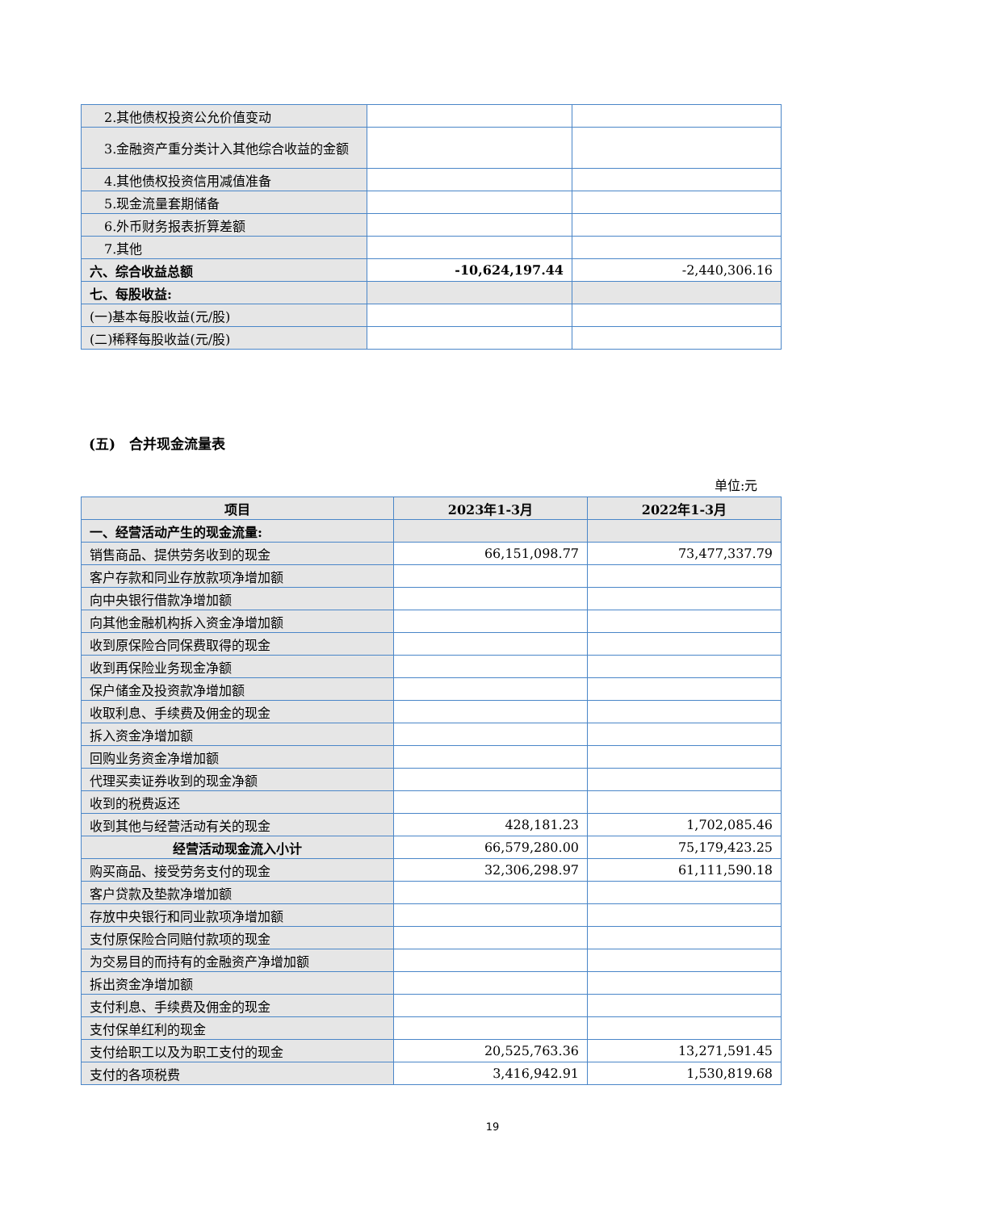| 2.其他债权投资公允价值变动 | | |
| 3.金融资产重分类计入其他综合收益的金额 | | |
| 4.其他债权投资信用减值准备 | | |
| 5.现金流量套期储备 | | |
| 6.外币财务报表折算差额 | | |
| 7.其他 | | |
| 六、综合收益总额 | -10,624,197.44 | -2,440,306.16 |
| 七、每股收益: | | |
| (一)基本每股收益(元/股) | | |
| (二)稀释每股收益(元/股) | | |
(五)　合并现金流量表
单位:元
| 项目 | 2023年1-3月 | 2022年1-3月 |
| --- | --- | --- |
| 一、经营活动产生的现金流量: | | |
| 销售商品、提供劳务收到的现金 | 66,151,098.77 | 73,477,337.79 |
| 客户存款和同业存放款项净增加额 | | |
| 向中央银行借款净增加额 | | |
| 向其他金融机构拆入资金净增加额 | | |
| 收到原保险合同保费取得的现金 | | |
| 收到再保险业务现金净额 | | |
| 保户储金及投资款净增加额 | | |
| 收取利息、手续费及佣金的现金 | | |
| 拆入资金净增加额 | | |
| 回购业务资金净增加额 | | |
| 代理买卖证券收到的现金净额 | | |
| 收到的税费返还 | | |
| 收到其他与经营活动有关的现金 | 428,181.23 | 1,702,085.46 |
| 经营活动现金流入小计 | 66,579,280.00 | 75,179,423.25 |
| 购买商品、接受劳务支付的现金 | 32,306,298.97 | 61,111,590.18 |
| 客户贷款及垫款净增加额 | | |
| 存放中央银行和同业款项净增加额 | | |
| 支付原保险合同赔付款项的现金 | | |
| 为交易目的而持有的金融资产净增加额 | | |
| 拆出资金净增加额 | | |
| 支付利息、手续费及佣金的现金 | | |
| 支付保单红利的现金 | | |
| 支付给职工以及为职工支付的现金 | 20,525,763.36 | 13,271,591.45 |
| 支付的各项税费 | 3,416,942.91 | 1,530,819.68 |
19